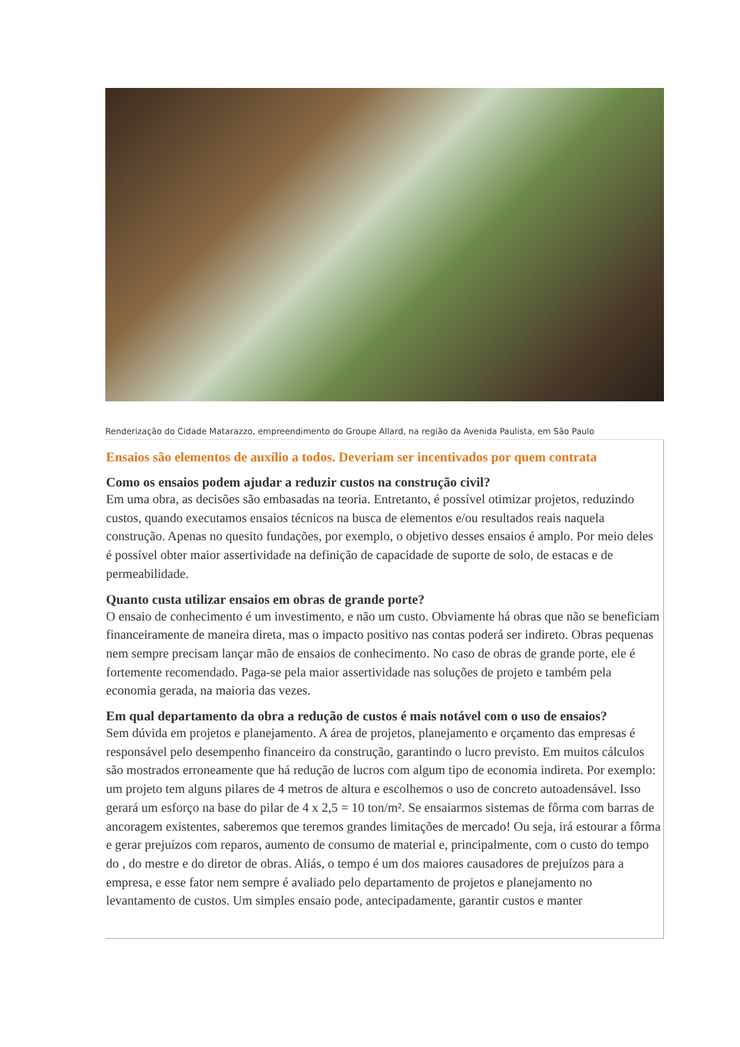Renderização do Cidade Matarazzo, empreendimento do Groupe Allard, na região da Avenida Paulista, em São Paulo
Ensaios são elementos de auxílio a todos. Deveriam ser incentivados por quem contrata
Como os ensaios podem ajudar a reduzir custos na construção civil?
Em uma obra, as decisões são embasadas na teoria. Entretanto, é possível otimizar projetos, reduzindo custos, quando executamos ensaios técnicos na busca de elementos e/ou resultados reais naquela construção. Apenas no quesito fundações, por exemplo, o objetivo desses ensaios é amplo. Por meio deles é possível obter maior assertividade na definição de capacidade de suporte de solo, de estacas e de permeabilidade.
Quanto custa utilizar ensaios em obras de grande porte?
O ensaio de conhecimento é um investimento, e não um custo. Obviamente há obras que não se beneficiam financeiramente de maneira direta, mas o impacto positivo nas contas poderá ser indireto. Obras pequenas nem sempre precisam lançar mão de ensaios de conhecimento. No caso de obras de grande porte, ele é fortemente recomendado. Paga-se pela maior assertividade nas soluções de projeto e também pela economia gerada, na maioria das vezes.
Em qual departamento da obra a redução de custos é mais notável com o uso de ensaios?
Sem dúvida em projetos e planejamento. A área de projetos, planejamento e orçamento das empresas é responsável pelo desempenho financeiro da construção, garantindo o lucro previsto. Em muitos cálculos são mostrados erroneamente que há redução de lucros com algum tipo de economia indireta. Por exemplo: um projeto tem alguns pilares de 4 metros de altura e escolhemos o uso de concreto autoadensável. Isso gerará um esforço na base do pilar de 4 x 2,5 = 10 ton/m². Se ensaiarmos sistemas de fôrma com barras de ancoragem existentes, saberemos que teremos grandes limitações de mercado! Ou seja, irá estourar a fôrma e gerar prejuízos com reparos, aumento de consumo de material e, principalmente, com o custo do tempo do , do mestre e do diretor de obras. Aliás, o tempo é um dos maiores causadores de prejuízos para a empresa, e esse fator nem sempre é avaliado pelo departamento de projetos e planejamento no levantamento de custos. Um simples ensaio pode, antecipadamente, garantir custos e manter